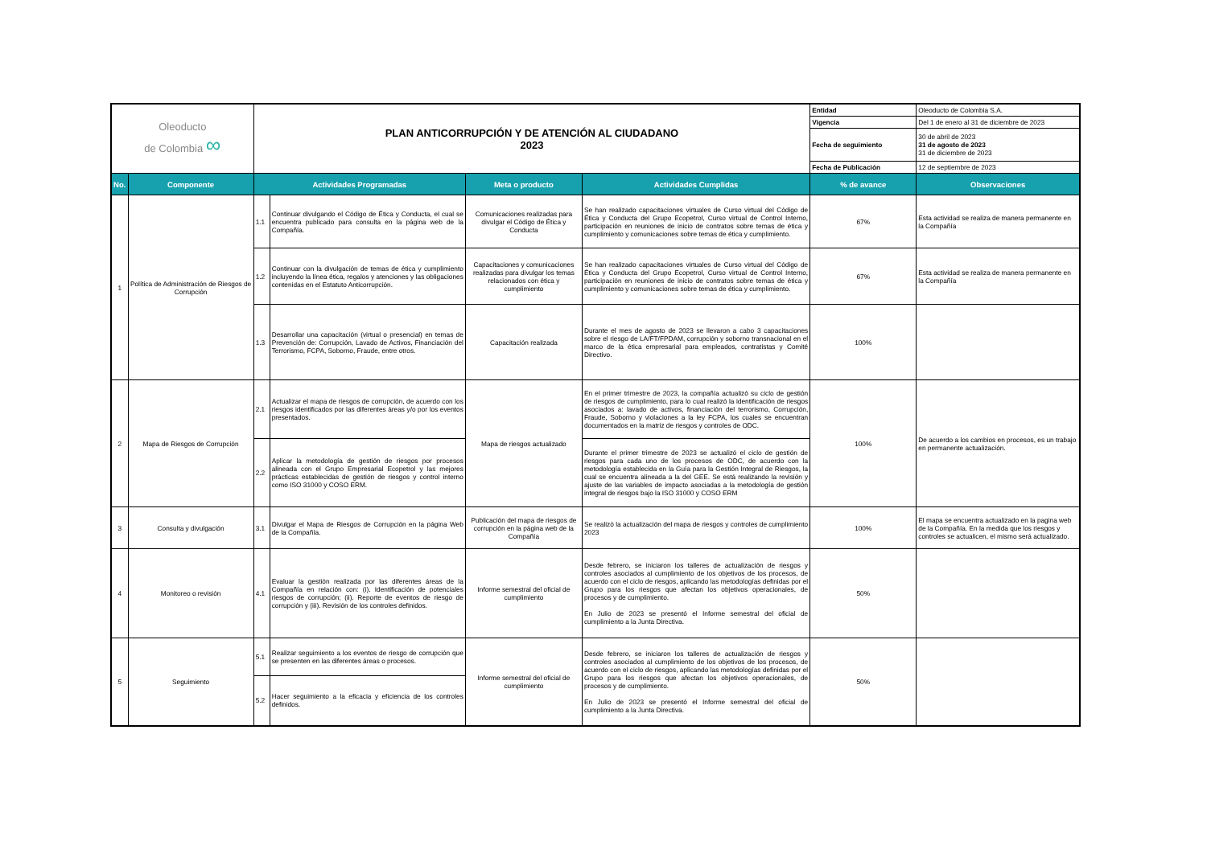| Oleoducto de Colombia ∞ | | PLAN ANTICORRUPCIÓN Y DE ATENCIÓN AL CIUDADANO 2023 | | | | Entidad | Oleoducto de Colombia S.A. |
| | | | | | | Vigencia | Del 1 de enero al 31 de diciembre de 2023 |
| | | | | | | Fecha de seguimiento | 30 de abril de 2023 31 de agosto de 2023 31 de diciembre de 2023 |
| | | | | | | Fecha de Publicación | 12 de septiembre de 2023 |
| No. | Componente | Actividades Programadas | | Meta o producto | Actividades Cumplidas | % de avance | Observaciones |
| 1 | Política de Administración de Riesgos de Corrupción | 1.1 | Continuar divulgando el Código de Ética y Conducta, el cual se encuentra publicado para consulta en la página web de la Compañía. | Comunicaciones realizadas para divulgar el Código de Ética y Conducta | Se han realizado capacitaciones virtuales de Curso virtual del Código de Ética y Conducta del Grupo Ecopetrol, Curso virtual de Control Interno, participación en reuniones de inicio de contratos sobre temas de ética y cumplimiento y comunicaciones sobre temas de ética y cumplimiento. | 67% | Esta actividad se realiza de manera permanente en la Compañía |
| | | 1.2 | Continuar con la divulgación de temas de ética y cumplimiento incluyendo la línea ética, regalos y atenciones y las obligaciones contenidas en el Estatuto Anticorrupción. | Capacitaciones y comunicaciones realizadas para divulgar los temas relacionados con ética y cumplimiento | Se han realizado capacitaciones virtuales de Curso virtual del Código de Ética y Conducta del Grupo Ecopetrol, Curso virtual de Control Interno, participación en reuniones de inicio de contratos sobre temas de ética y cumplimiento y comunicaciones sobre temas de ética y cumplimiento. | 67% | Esta actividad se realiza de manera permanente en la Compañía |
| | | 1.3 | Desarrollar una capacitación (virtual o presencial) en temas de Prevención de: Corrupción, Lavado de Activos, Financiación del Terrorismo, FCPA, Soborno, Fraude, entre otros. | Capacitación realizada | Durante el mes de agosto de 2023 se llevaron a cabo 3 capacitaciones sobre el riesgo de LA/FT/FPDAM, corrupción y soborno transnacional en el marco de la ética empresarial para empleados, contratistas y Comité Directivo. | 100% | |
| 2 | Mapa de Riesgos de Corrupción | 2.1 | Actualizar el mapa de riesgos de corrupción, de acuerdo con los riesgos identificados por las diferentes áreas y/o por los eventos presentados. | Mapa de riesgos actualizado | En el primer trimestre de 2023, la compañía actualizó su ciclo de gestión de riesgos de cumplimiento, para lo cual realizó la identificación de riesgos asociados a: lavado de activos, financiación del terrorismo, Corrupción, Fraude, Soborno y violaciones a la ley FCPA, los cuales se encuentran documentados en la matriz de riesgos y controles de ODC. | 100% | De acuerdo a los cambios en procesos, es un trabajo en permanente actualización. |
| | | 2.2 | Aplicar la metodología de gestión de riesgos por procesos alineada con el Grupo Empresarial Ecopetrol y las mejores prácticas establecidas de gestión de riesgos y control interno como ISO 31000 y COSO ERM. | | Durante el primer trimestre de 2023 se actualizó el ciclo de gestión de riesgos para cada uno de los procesos de ODC, de acuerdo con la metodología establecida en la Guía para la Gestión Integral de Riesgos, la cual se encuentra alineada a la del GEE. Se está realizando la revisión y ajuste de las variables de impacto asociadas a la metodología de gestión integral de riesgos bajo la ISO 31000 y COSO ERM | | |
| 3 | Consulta y divulgación | 3.1 | Divulgar el Mapa de Riesgos de Corrupción en la página Web de la Compañía. | Publicación del mapa de riesgos de corrupción en la página web de la Compañía | Se realizó la actualización del mapa de riesgos y controles de cumplimiento 2023 | 100% | El mapa se encuentra actualizado en la pagina web de la Compañía. En la medida que los riesgos y controles se actualicen, el mismo será actualizado. |
| 4 | Monitoreo o revisión | 4.1 | Evaluar la gestión realizada por las diferentes áreas de la Compañía en relación con: (i). Identificación de potenciales riesgos de corrupción; (ii). Reporte de eventos de riesgo de corrupción y (iii). Revisión de los controles definidos. | Informe semestral del oficial de cumplimiento | Desde febrero, se iniciaron los talleres de actualización de riesgos y controles asociados al cumplimiento de los objetivos de los procesos, de acuerdo con el ciclo de riesgos, aplicando las metodologías definidas por el Grupo para los riesgos que afectan los objetivos operacionales, de procesos y de cumplimiento. En Julio de 2023 se presentó el Informe semestral del oficial de cumplimiento a la Junta Directiva. | 50% | |
| 5 | Seguimiento | 5.1 | Realizar seguimiento a los eventos de riesgo de corrupción que se presenten en las diferentes áreas o procesos. | Informe semestral del oficial de cumplimiento | Desde febrero, se iniciaron los talleres de actualización de riesgos y controles asociados al cumplimiento de los objetivos de los procesos, de acuerdo con el ciclo de riesgos, aplicando las metodologías definidas por el Grupo para los riesgos que afectan los objetivos operacionales, de procesos y de cumplimiento. En Julio de 2023 se presentó el Informe semestral del oficial de cumplimiento a la Junta Directiva. | 50% | |
| | | 5.2 | Hacer seguimiento a la eficacia y eficiencia de los controles definidos. | | | | |